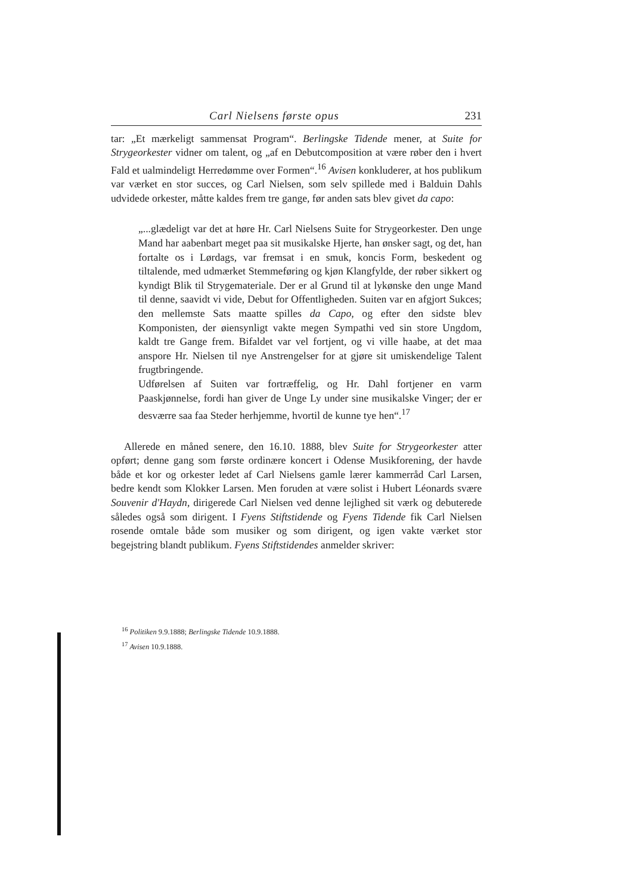Carl Nielsens første opus 231
tar: „Et mærkeligt sammensat Program“. Berlingske Tidende mener, at Suite for Strygeorkester vidner om talent, og „af en Debutcomposition at være røber den i hvert Fald et ualmindeligt Herredømme over Formen“.<sup>16</sup> Avisen konkluderer, at hos publikum var værket en stor succes, og Carl Nielsen, som selv spillede med i Balduin Dahls udvidede orkester, måtte kaldes frem tre gange, før anden sats blev givet da capo:
„...glædeligt var det at høre Hr. Carl Nielsens Suite for Strygeorkester. Den unge Mand har aabenbart meget paa sit musikalske Hjerte, han ønsker sagt, og det, han fortalte os i Lørdags, var fremsat i en smuk, koncis Form, beskedent og tiltalende, med udmærket Stemmeføring og kjøn Klangfylde, der røber sikkert og kyndigt Blik til Strygemateriale. Der er al Grund til at lykønske den unge Mand til denne, saavidt vi vide, Debut for Offentligheden. Suiten var en afgjort Sukces; den mellemste Sats maatte spilles da Capo, og efter den sidste blev Komponisten, der øiensynligt vakte megen Sympathi ved sin store Ungdom, kaldt tre Gange frem. Bifaldet var vel fortjent, og vi ville haabe, at det maa anspore Hr. Nielsen til nye Anstrengelser for at gjøre sit umiskendelige Talent frugtbringende.
Udførelsen af Suiten var fortræffelig, og Hr. Dahl fortjener en varm Paaskjønnelse, fordi han giver de Unge Ly under sine musikalske Vinger; der er desværre saa faa Steder herhjemme, hvortil de kunne tye hen“.<sup>17</sup>
Allerede en måned senere, den 16.10. 1888, blev Suite for Strygeorkester atter opført; denne gang som første ordinære koncert i Odense Musikforening, der havde både et kor og orkester ledet af Carl Nielsens gamle lærer kammerråd Carl Larsen, bedre kendt som Klokker Larsen. Men foruden at være solist i Hubert Léonards svære Souvenir d'Haydn, dirigerede Carl Nielsen ved denne lejlighed sit værk og debuterede således også som dirigent. I Fyens Stiftstidende og Fyens Tidende fik Carl Nielsen rosende omtale både som musiker og som dirigent, og igen vakte værket stor begejstring blandt publikum. Fyens Stiftstidendes anmelder skriver:
<sup>16</sup> Politiken 9.9.1888; Berlingske Tidende 10.9.1888.
<sup>17</sup> Avisen 10.9.1888.